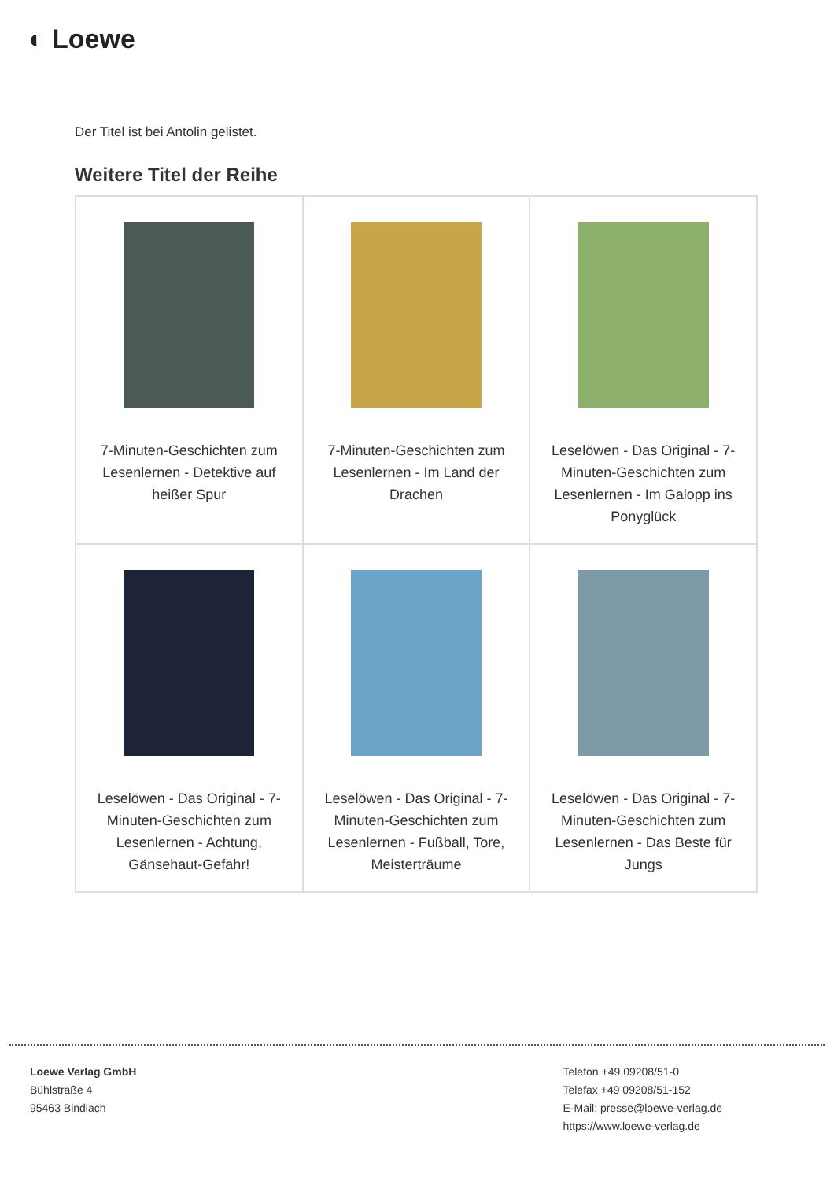◐ Loewe
Der Titel ist bei Antolin gelistet.
Weitere Titel der Reihe
| 7-Minuten-Geschichten zum Lesenlernen - Detektive auf heißer Spur | 7-Minuten-Geschichten zum Lesenlernen - Im Land der Drachen | Leselöwen - Das Original - 7-Minuten-Geschichten zum Lesenlernen - Im Galopp ins Ponyglück |
| Leselöwen - Das Original - 7-Minuten-Geschichten zum Lesenlernen - Achtung, Gänsehaut-Gefahr! | Leselöwen - Das Original - 7-Minuten-Geschichten zum Lesenlernen - Fußball, Tore, Meisterträume | Leselöwen - Das Original - 7-Minuten-Geschichten zum Lesenlernen - Das Beste für Jungs |
Loewe Verlag GmbH
Bühlstraße 4
95463 Bindlach
Telefon +49 09208/51-0
Telefax +49 09208/51-152
E-Mail: presse@loewe-verlag.de
https://www.loewe-verlag.de